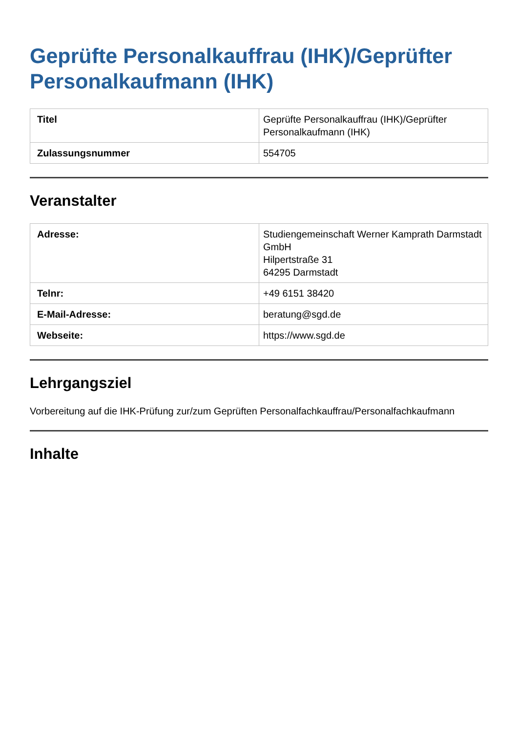Geprüfte Personalkauffrau (IHK)/Geprüfter Personalkaufmann (IHK)
| Titel | Geprüfte Personalkauffrau (IHK)/Geprüfter Personalkaufmann (IHK) |
| Zulassungsnummer | 554705 |
Veranstalter
| Adresse: | Studiengemeinschaft Werner Kamprath Darmstadt GmbH Hilpertstraße 31 64295 Darmstadt |
| Telnr: | +49 6151 38420 |
| E-Mail-Adresse: | beratung@sgd.de |
| Webseite: | https://www.sgd.de |
Lehrgangsziel
Vorbereitung auf die IHK-Prüfung zur/zum Geprüften Personalfachkauffrau/Personalfachkaufmann
Inhalte